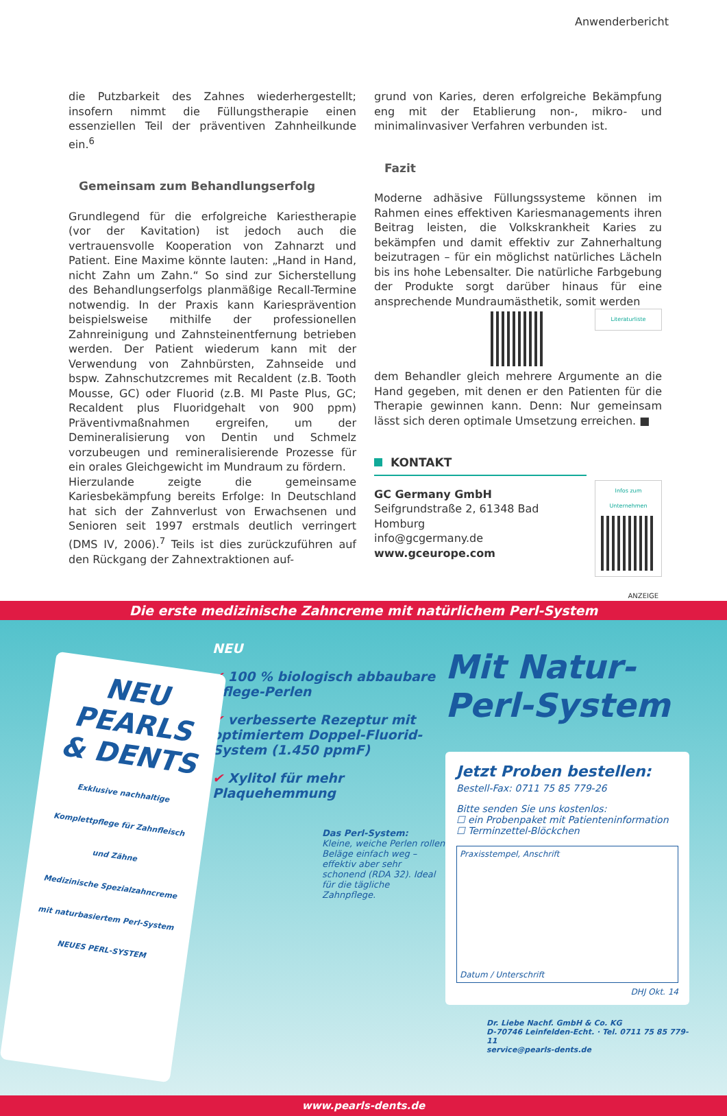Anwenderbericht
die Putzbarkeit des Zahnes wiederhergestellt; insofern nimmt die Füllungstherapie einen essenziellen Teil der präventiven Zahnheilkunde ein.<sup>6</sup>
Gemeinsam zum Behandlungserfolg
Grundlegend für die erfolgreiche Kariestherapie (vor der Kavitation) ist jedoch auch die vertrauensvolle Kooperation von Zahnarzt und Patient. Eine Maxime könnte lauten: „Hand in Hand, nicht Zahn um Zahn.“ So sind zur Sicherstellung des Behandlungserfolgs planmäßige Recall-Termine notwendig. In der Praxis kann Kariesprävention beispielsweise mithilfe der professionellen Zahnreinigung und Zahnsteinentfernung betrieben werden. Der Patient wiederum kann mit der Verwendung von Zahnbürsten, Zahnseide und bspw. Zahnschutzcremes mit Recaldent (z.B. Tooth Mousse, GC) oder Fluorid (z.B. MI Paste Plus, GC; Recaldent plus Fluoridgehalt von 900 ppm) Präventivmaßnahmen ergreifen, um der Demineralisierung von Dentin und Schmelz vorzubeugen und remineralisierende Prozesse für ein orales Gleichgewicht im Mundraum zu fördern.
Hierzulande zeigte die gemeinsame Kariesbekämpfung bereits Erfolge: In Deutschland hat sich der Zahnverlust von Erwachsenen und Senioren seit 1997 erstmals deutlich verringert (DMS IV, 2006).<sup>7</sup> Teils ist dies zurückzuführen auf den Rückgang der Zahnextraktionen auf-
grund von Karies, deren erfolgreiche Bekämpfung eng mit der Etablierung non-, mikro- und minimalinvasiver Verfahren verbunden ist.
Fazit
Moderne adhäsive Füllungssysteme können im Rahmen eines effektiven Kariesmanagements ihren Beitrag leisten, die Volkskrankheit Karies zu bekämpfen und damit effektiv zur Zahnerhaltung beizutragen – für ein möglichst natürliches Lächeln bis ins hohe Lebensalter. Die natürliche Farbgebung der Produkte sorgt darüber hinaus für eine ansprechende Mundraumästhetik, somit werden Literaturliste
dem Behandler gleich mehrere Argumente an die Hand gegeben, mit denen er den Patienten für die Therapie gewinnen kann. Denn: Nur gemeinsam lässt sich deren optimale Umsetzung erreichen. ■
Infos zum Unternehmen
KONTAKT
GC Germany GmbH
Seifgrundstraße 2, 61348 Bad Homburg
info@gcgermany.de
www.gceurope.com
ANZEIGE
Die erste medizinische Zahncreme mit natürlichem Perl-System
NEU
PEARLS & DENTS
Exklusive nachhaltige Komplettpflege für Zahnfleisch und Zähne
Medizinische Spezialzahncreme mit naturbasiertem Perl-System
NEUES PERL-SYSTEM
NEU
✔ 100 % biologisch abbaubare Pflege-Perlen
✔ verbesserte Rezeptur mit optimiertem Doppel-Fluorid-System (1.450 ppmF)
✔ Xylitol für mehr Plaquehemmung
Das Perl-System:
Kleine, weiche Perlen rollen Beläge einfach weg – effektiv aber sehr schonend (RDA 32). Ideal für die tägliche Zahnpflege.
Mit Natur-
Perl-System
Jetzt Proben bestellen:
Bestell-Fax: 0711 75 85 779-26
Bitte senden Sie uns kostenlos:
☐ ein Probenpaket mit Patienteninformation
☐ Terminzettel-Blöckchen
Praxisstempel, Anschrift
Datum / Unterschrift
DHJ Okt. 14
Dr. Liebe Nachf. GmbH & Co. KG
D-70746 Leinfelden-Echt. · Tel. 0711 75 85 779-11
service@pearls-dents.de
www.pearls-dents.de